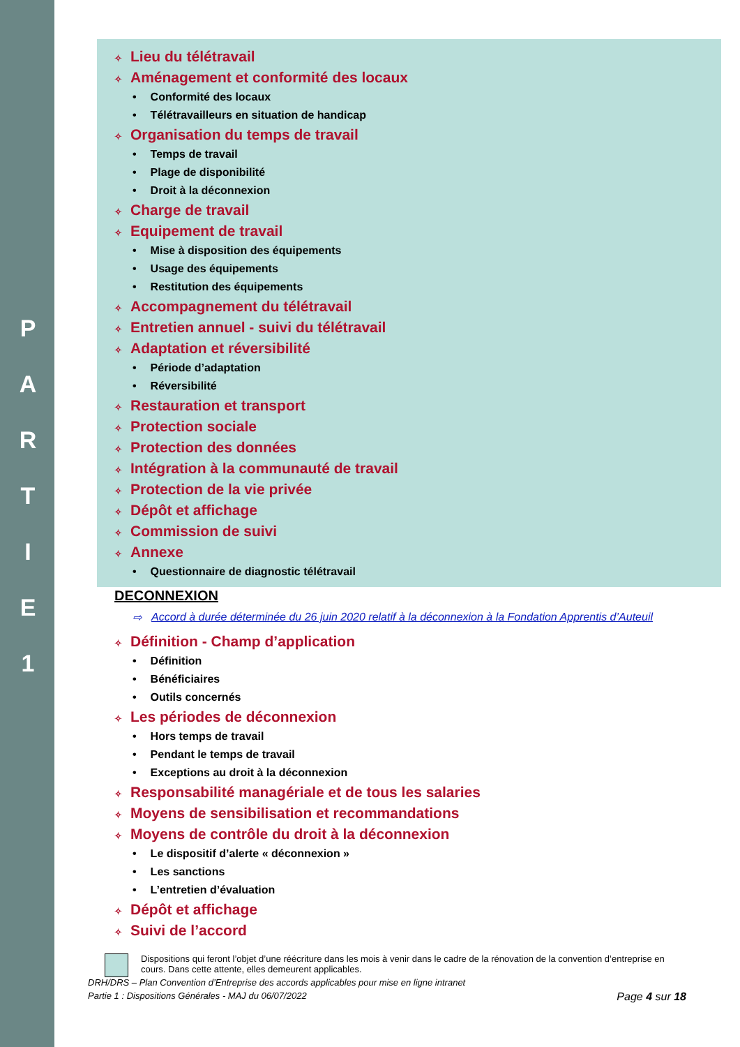P
A
R
T
I
E
1
✧ Lieu du télétravail
✧ Aménagement et conformité des locaux
• Conformité des locaux
• Télétravailleurs en situation de handicap
✧ Organisation du temps de travail
• Temps de travail
• Plage de disponibilité
• Droit à la déconnexion
✧ Charge de travail
✧ Equipement de travail
• Mise à disposition des équipements
• Usage des équipements
• Restitution des équipements
✧ Accompagnement du télétravail
✧ Entretien annuel - suivi du télétravail
✧ Adaptation et réversibilité
• Période d’adaptation
• Réversibilité
✧ Restauration et transport
✧ Protection sociale
✧ Protection des données
✧ Intégration à la communauté de travail
✧ Protection de la vie privée
✧ Dépôt et affichage
✧ Commission de suivi
✧ Annexe
• Questionnaire de diagnostic télétravail
DECONNEXION
⇨ Accord à durée déterminée du 26 juin 2020 relatif à la déconnexion à la Fondation Apprentis d’Auteuil
✧ Définition - Champ d’application
• Définition
• Bénéficiaires
• Outils concernés
✧ Les périodes de déconnexion
• Hors temps de travail
• Pendant le temps de travail
• Exceptions au droit à la déconnexion
✧ Responsabilité managériale et de tous les salaries
✧ Moyens de sensibilisation et recommandations
✧ Moyens de contrôle du droit à la déconnexion
• Le dispositif d’alerte « déconnexion »
• Les sanctions
• L’entretien d’évaluation
✧ Dépôt et affichage
✧ Suivi de l’accord
Dispositions qui feront l’objet d’une réécriture dans les mois à venir dans le cadre de la rénovation de la convention d’entreprise en cours. Dans cette attente, elles demeurent applicables.
DRH/DRS – Plan Convention d’Entreprise des accords applicables pour mise en ligne intranet
Partie 1 : Dispositions Générales - MAJ du 06/07/2022 Page 4 sur 18